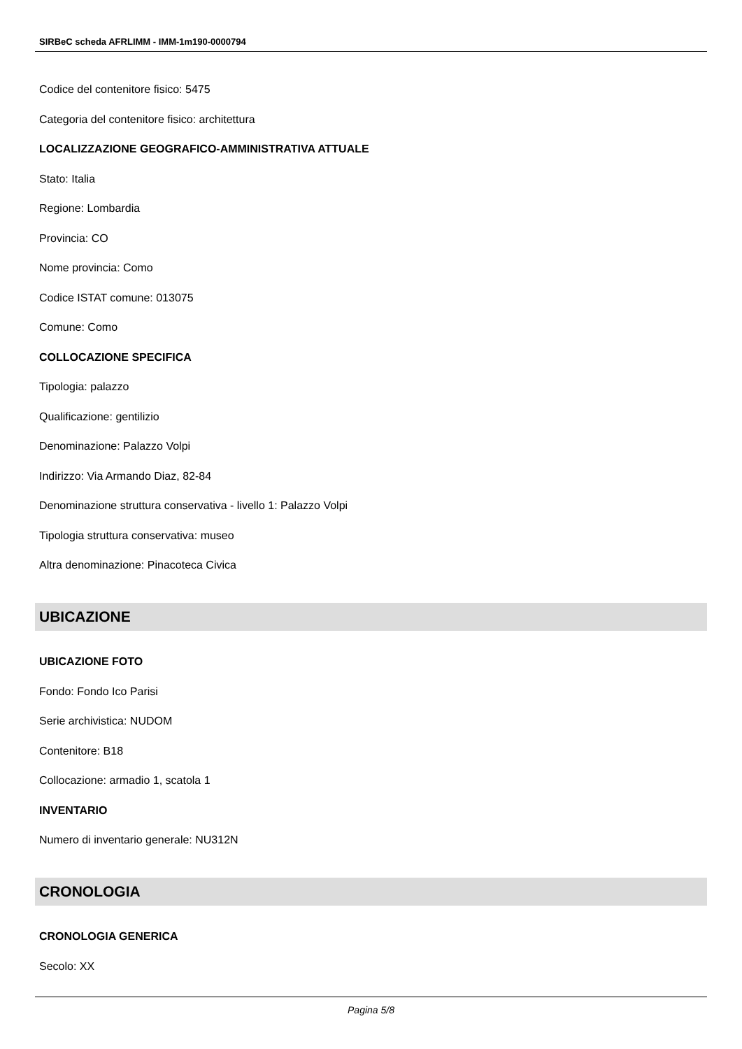SIRBeC scheda AFRLIMM - IMM-1m190-0000794
Codice del contenitore fisico: 5475
Categoria del contenitore fisico: architettura
LOCALIZZAZIONE GEOGRAFICO-AMMINISTRATIVA ATTUALE
Stato: Italia
Regione: Lombardia
Provincia: CO
Nome provincia: Como
Codice ISTAT comune: 013075
Comune: Como
COLLOCAZIONE SPECIFICA
Tipologia: palazzo
Qualificazione: gentilizio
Denominazione: Palazzo Volpi
Indirizzo: Via Armando Diaz, 82-84
Denominazione struttura conservativa - livello 1: Palazzo Volpi
Tipologia struttura conservativa: museo
Altra denominazione: Pinacoteca Civica
UBICAZIONE
UBICAZIONE FOTO
Fondo: Fondo Ico Parisi
Serie archivistica: NUDOM
Contenitore: B18
Collocazione: armadio 1, scatola 1
INVENTARIO
Numero di inventario generale: NU312N
CRONOLOGIA
CRONOLOGIA GENERICA
Secolo: XX
Pagina 5/8